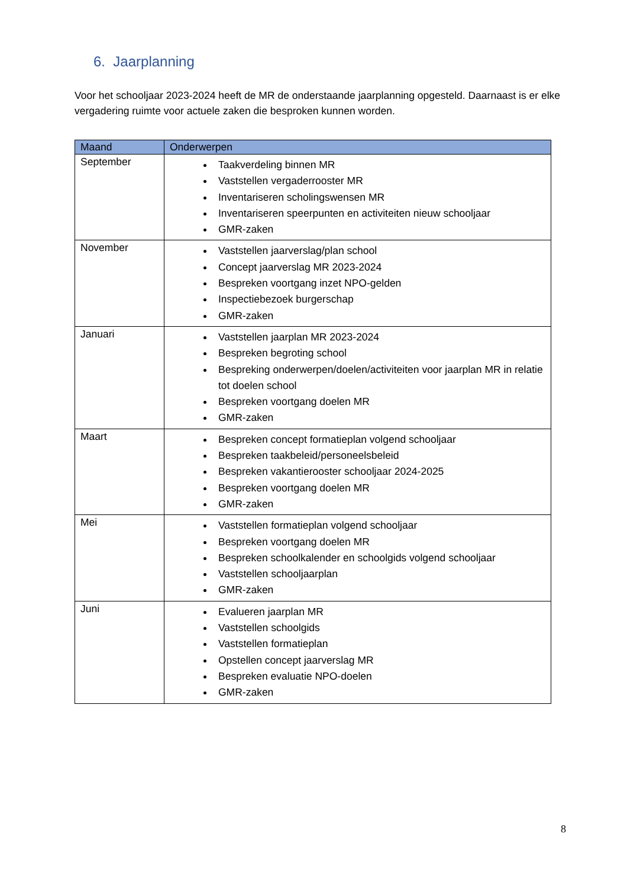6. Jaarplanning
Voor het schooljaar 2023-2024 heeft de MR de onderstaande jaarplanning opgesteld. Daarnaast is er elke vergadering ruimte voor actuele zaken die besproken kunnen worden.
| Maand | Onderwerpen |
| --- | --- |
| September | Taakverdeling binnen MR Vaststellen vergaderrooster MR Inventariseren scholingswensen MR Inventariseren speerpunten en activiteiten nieuw schooljaar GMR-zaken |
| November | Vaststellen jaarverslag/plan school Concept jaarverslag MR 2023-2024 Bespreken voortgang inzet NPO-gelden Inspectiebezoek burgerschap GMR-zaken |
| Januari | Vaststellen jaarplan MR 2023-2024 Bespreken begroting school Bespreking onderwerpen/doelen/activiteiten voor jaarplan MR in relatie tot doelen school Bespreken voortgang doelen MR GMR-zaken |
| Maart | Bespreken concept formatieplan volgend schooljaar Bespreken taakbeleid/personeelsbeleid Bespreken vakantierooster schooljaar 2024-2025 Bespreken voortgang doelen MR GMR-zaken |
| Mei | Vaststellen formatieplan volgend schooljaar Bespreken voortgang doelen MR Bespreken schoolkalender en schoolgids volgend schooljaar Vaststellen schooljaarplan GMR-zaken |
| Juni | Evalueren jaarplan MR Vaststellen schoolgids Vaststellen formatieplan Opstellen concept jaarverslag MR Bespreken evaluatie NPO-doelen GMR-zaken |
8